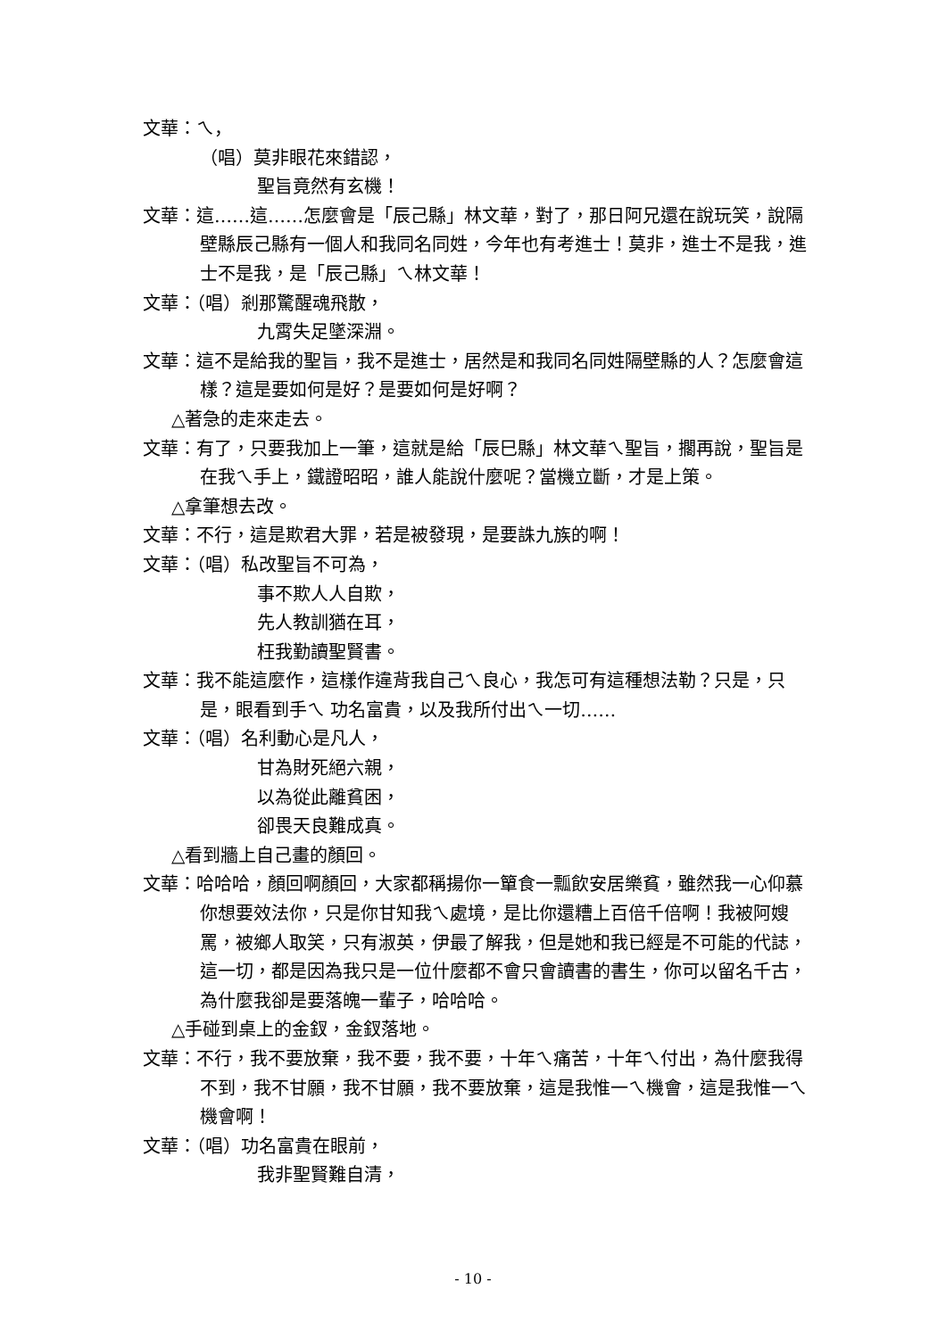文華：ㄟ，
（唱）莫非眼花來錯認，
聖旨竟然有玄機！
文華：這……這……怎麼會是「辰己縣」林文華，對了，那日阿兄還在說玩笑，說隔壁縣辰己縣有一個人和我同名同姓，今年也有考進士！莫非，進士不是我，進士不是我，是「辰己縣」ㄟ林文華！
文華：（唱）剎那驚醒魂飛散，
九霄失足墜深淵。
文華：這不是給我的聖旨，我不是進士，居然是和我同名同姓隔壁縣的人？怎麼會這樣？這是要如何是好？是要如何是好啊？
△著急的走來走去。
文華：有了，只要我加上一筆，這就是給「辰巳縣」林文華ㄟ聖旨，擱再說，聖旨是在我ㄟ手上，鐵證昭昭，誰人能說什麼呢？當機立斷，才是上策。
△拿筆想去改。
文華：不行，這是欺君大罪，若是被發現，是要誅九族的啊！
文華：（唱）私改聖旨不可為，
事不欺人人自欺，
先人教訓猶在耳，
枉我勤讀聖賢書。
文華：我不能這麼作，這樣作違背我自己ㄟ良心，我怎可有這種想法勒？只是，只是，眼看到手ㄟ 功名富貴，以及我所付出ㄟ一切……
文華：（唱）名利動心是凡人，
甘為財死絕六親，
以為從此離貧困，
卻畏天良難成真。
△看到牆上自己畫的顏回。
文華：哈哈哈，顏回啊顏回，大家都稱揚你一簞食一瓢飲安居樂貧，雖然我一心仰慕你想要效法你，只是你甘知我ㄟ處境，是比你還糟上百倍千倍啊！我被阿嫂罵，被鄉人取笑，只有淑英，伊最了解我，但是她和我已經是不可能的代誌，這一切，都是因為我只是一位什麼都不會只會讀書的書生，你可以留名千古，為什麼我卻是要落魄一輩子，哈哈哈。
△手碰到桌上的金釵，金釵落地。
文華：不行，我不要放棄，我不要，我不要，十年ㄟ痛苦，十年ㄟ付出，為什麼我得不到，我不甘願，我不甘願，我不要放棄，這是我惟一ㄟ機會，這是我惟一ㄟ機會啊！
文華：（唱）功名富貴在眼前，
我非聖賢難自清，
- 10 -